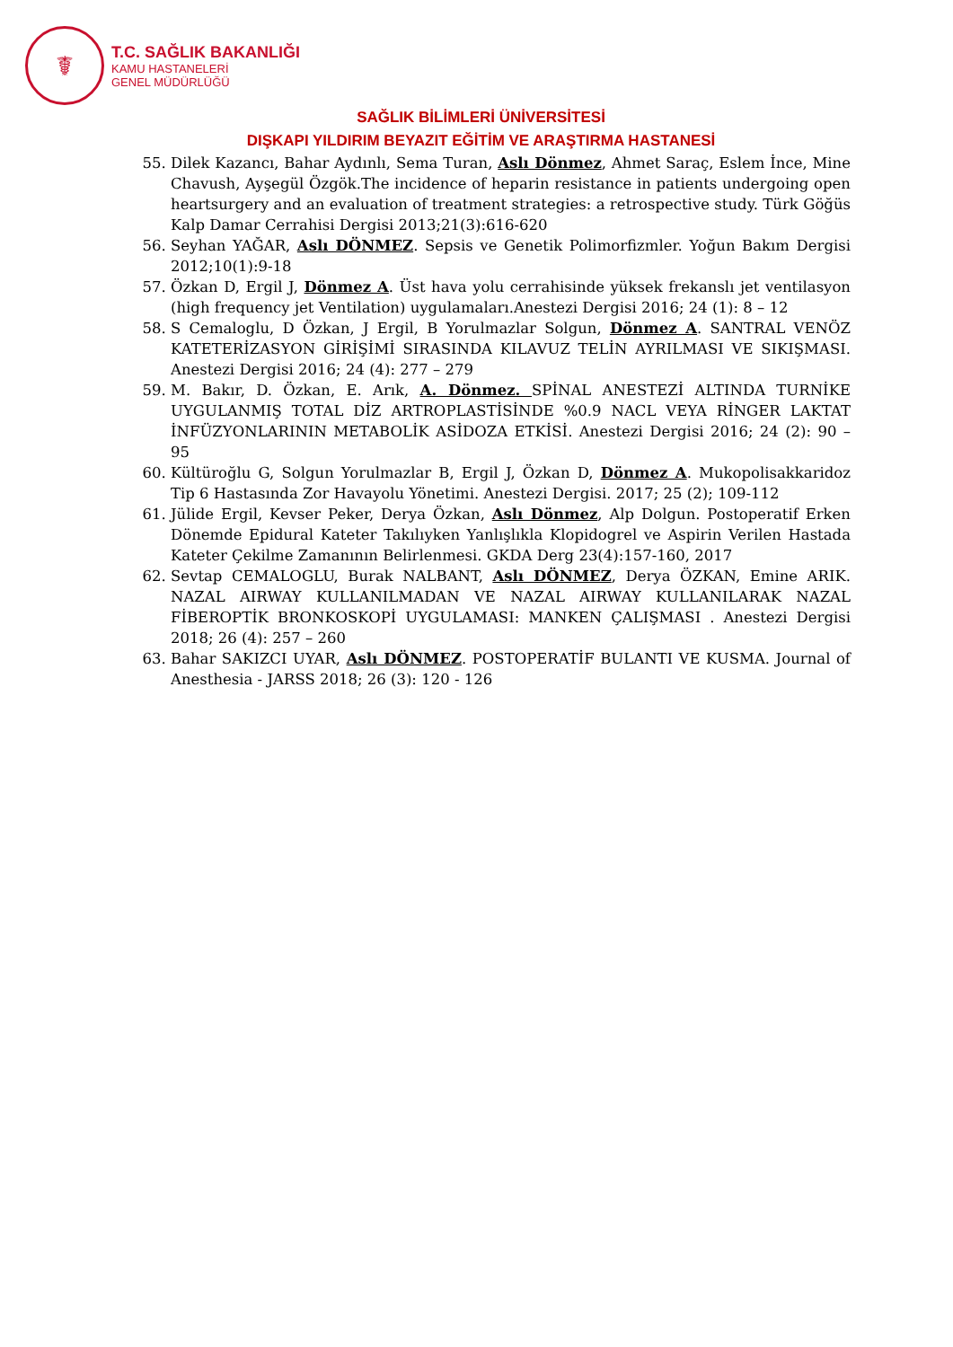☤
T.C. SAĞLIK BAKANLIĞI
KAMU HASTANELERİ
GENEL MÜDÜRLÜĞÜ
SAĞLIK BİLİMLERİ ÜNİVERSİTESİ
DIŞKAPI YILDIRIM BEYAZIT EĞİTİM VE ARAŞTIRMA HASTANESİ
55. Dilek Kazancı, Bahar Aydınlı, Sema Turan, Aslı Dönmez, Ahmet Saraç, Eslem İnce, Mine Chavush, Ayşegül Özgök.The incidence of heparin resistance in patients undergoing open heartsurgery and an evaluation of treatment strategies: a retrospective study. Türk Göğüs Kalp Damar Cerrahisi Dergisi 2013;21(3):616-620
56. Seyhan YAĞAR, Aslı DÖNMEZ. Sepsis ve Genetik Polimorfizmler. Yoğun Bakım Dergisi 2012;10(1):9-18
57. Özkan D, Ergil J, Dönmez A. Üst hava yolu cerrahisinde yüksek frekanslı jet ventilasyon (high frequency jet Ventilation) uygulamaları.Anestezi Dergisi 2016; 24 (1): 8 – 12
58. S Cemaloglu, D Özkan, J Ergil, B Yorulmazlar Solgun, Dönmez A. SANTRAL VENÖZ KATETERİZASYON GİRİŞİMİ SIRASINDA KILAVUZ TELİN AYRILMASI VE SIKIŞMASI. Anestezi Dergisi 2016; 24 (4): 277 – 279
59. M. Bakır, D. Özkan, E. Arık, A. Dönmez. SPİNAL ANESTEZİ ALTINDA TURNİKE UYGULANMIŞ TOTAL DİZ ARTROPLASTİSİNDE %0.9 NACL VEYA RİNGER LAKTAT İNFÜZYONLARININ METABOLİK ASİDOZA ETKİSİ. Anestezi Dergisi 2016; 24 (2): 90 – 95
60. Kültüroğlu G, Solgun Yorulmazlar B, Ergil J, Özkan D, Dönmez A. Mukopolisakkaridoz Tip 6 Hastasında Zor Havayolu Yönetimi. Anestezi Dergisi. 2017; 25 (2); 109-112
61. Jülide Ergil, Kevser Peker, Derya Özkan, Aslı Dönmez, Alp Dolgun. Postoperatif Erken Dönemde Epidural Kateter Takılıyken Yanlışlıkla Klopidogrel ve Aspirin Verilen Hastada Kateter Çekilme Zamanının Belirlenmesi. GKDA Derg 23(4):157-160, 2017
62. Sevtap CEMALOGLU, Burak NALBANT, Aslı DÖNMEZ, Derya ÖZKAN, Emine ARIK. NAZAL AIRWAY KULLANILMADAN VE NAZAL AIRWAY KULLANILARAK NAZAL FİBEROPTİK BRONKOSKOPİ UYGULAMASI: MANKEN ÇALIŞMASI . Anestezi Dergisi 2018; 26 (4): 257 – 260
63. Bahar SAKIZCI UYAR, Aslı DÖNMEZ. POSTOPERATİF BULANTI VE KUSMA. Journal of Anesthesia - JARSS 2018; 26 (3): 120 - 126